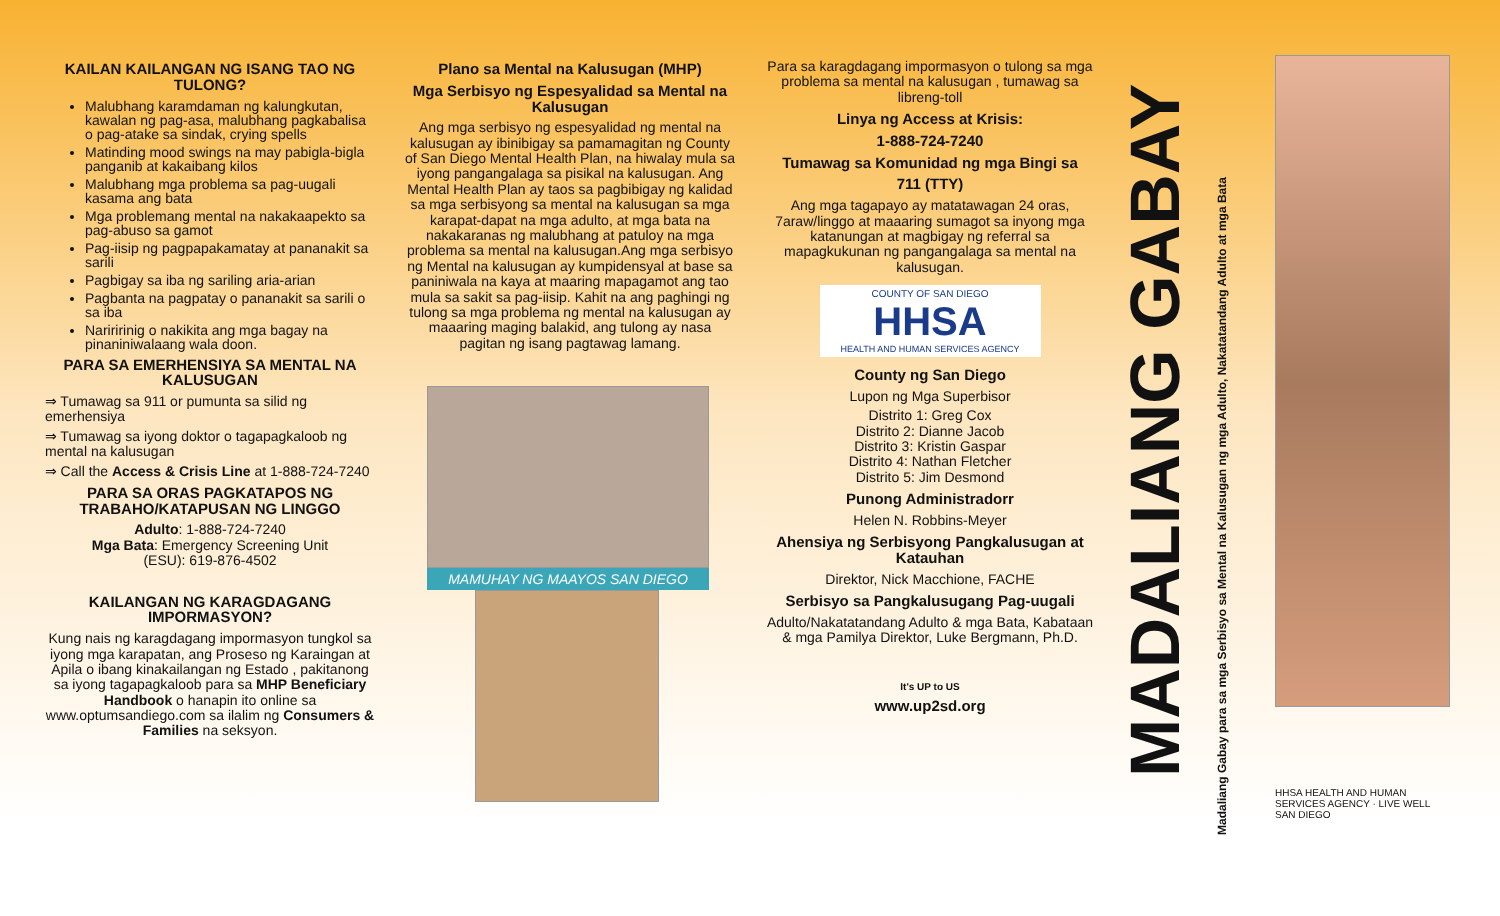KAILAN KAILANGAN NG ISANG TAO NG TULONG?
Malubhang karamdaman ng kalungkutan, kawalan ng pag-asa, malubhang pagkabalisa o pag-atake sa sindak, crying spells
Matinding mood swings na may pabigla-bigla panganib at kakaibang kilos
Malubhang mga problema sa pag-uugali kasama ang bata
Mga problemang mental na nakakaapekto sa pag-abuso sa gamot
Pag-iisip ng pagpapakamatay at pananakit sa sarili
Pagbigay sa iba ng sariling aria-arian
Pagbanta na pagpatay o pananakit sa sarili o sa iba
Nariririnig o nakikita ang mga bagay na pinaniniwalaang wala doon.
PARA SA EMERHENSIYA SA MENTAL NA KALUSUGAN
⇒ Tumawag sa 911 or pumunta sa silid ng emerhensiya
⇒ Tumawag sa iyong doktor o tagapagkaloob ng mental na kalusugan
⇒ Call the Access & Crisis Line at 1-888-724-7240
PARA SA ORAS PAGKATAPOS NG TRABAHO/KATAPUSAN NG LINGGO
Adulto: 1-888-724-7240
Mga Bata: Emergency Screening Unit
(ESU): 619-876-4502
KAILANGAN NG KARAGDAGANG IMPORMASYON?
Kung nais ng karagdagang impormasyon tungkol sa iyong mga karapatan, ang Proseso ng Karaingan at Apila o ibang kinakailangan ng Estado , pakitanong sa iyong tagapagkaloob para sa MHP Beneficiary Handbook o hanapin ito online sa www.optumsandiego.com sa ilalim ng Consumers & Families na seksyon.
Plano sa Mental na Kalusugan (MHP)
Mga Serbisyo ng Espesyalidad sa Mental na Kalusugan
Ang mga serbisyo ng espesyalidad ng mental na kalusugan ay ibinibigay sa pamamagitan ng County of San Diego Mental Health Plan, na hiwalay mula sa iyong pangangalaga sa pisikal na kalusugan. Ang Mental Health Plan ay taos sa pagbibigay ng kalidad sa mga serbisyong sa mental na kalusugan sa mga karapat-dapat na mga adulto, at mga bata na nakakaranas ng malubhang at patuloy na mga problema sa mental na kalusugan.Ang mga serbisyo ng Mental na kalusugan ay kumpidensyal at base sa paniniwala na kaya at maaring mapagamot ang tao mula sa sakit sa pag-iisip. Kahit na ang paghingi ng tulong sa mga problema ng mental na kalusugan ay maaaring maging balakid, ang tulong ay nasa pagitan ng isang pagtawag lamang.
MAMUHAY NG MAAYOS SAN DIEGO
Para sa karagdagang impormasyon o tulong sa mga problema sa mental na kalusugan , tumawag sa libreng-toll
Linya ng Access at Krisis:
1-888-724-7240
Tumawag sa Komunidad ng mga Bingi sa
711 (TTY)
Ang mga tagapayo ay matatawagan 24 oras, 7araw/linggo at maaaring sumagot sa inyong mga katanungan at magbigay ng referral sa mapagkukunan ng pangangalaga sa mental na kalusugan.
COUNTY OF SAN DIEGO
HHSA
HEALTH AND HUMAN SERVICES AGENCY
County ng San Diego
Lupon ng Mga Superbisor
Distrito 1: Greg Cox
Distrito 2: Dianne Jacob
Distrito 3: Kristin Gaspar
Distrito 4: Nathan Fletcher
Distrito 5: Jim Desmond
Punong Administradorr
Helen N. Robbins-Meyer
Ahensiya ng Serbisyong Pangkalusugan at Katauhan
Direktor, Nick Macchione, FACHE
Serbisyo sa Pangkalusugang Pag-uugali
Adulto/Nakatatandang Adulto & mga Bata, Kabataan & mga Pamilya Direktor, Luke Bergmann, Ph.D.
It's UP to US
www.up2sd.org
MADALIANG GABAY
Madaliang Gabay para sa mga Serbisyo sa Mental na Kalusugan ng mga Adulto, Nakatatandang Adulto at mga Bata
HHSA HEALTH AND HUMAN SERVICES AGENCY · LIVE WELL SAN DIEGO